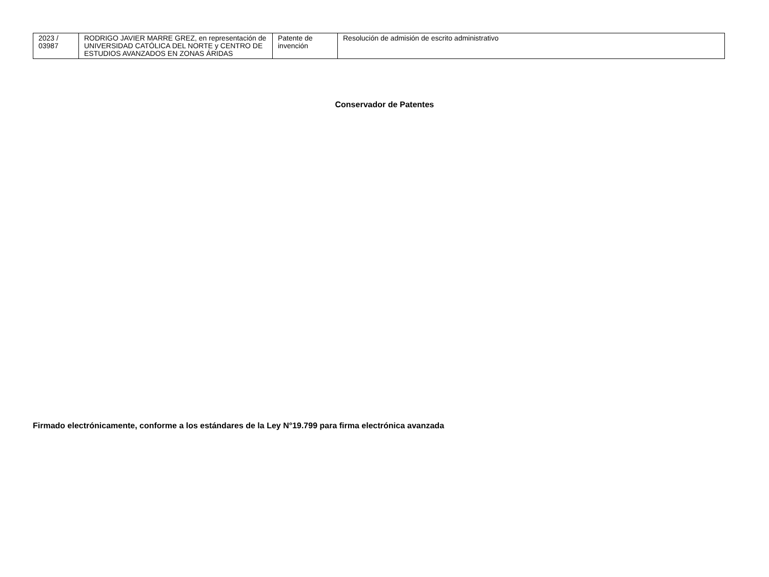| 2023 / 03987 | RODRIGO JAVIER MARRE GREZ, en representación de UNIVERSIDAD CATÓLICA DEL NORTE y CENTRO DE ESTUDIOS AVANZADOS EN ZONAS ÁRIDAS | Patente de invención | Resolución de admisión de escrito administrativo |
Conservador de Patentes
Firmado electrónicamente, conforme a los estándares de la Ley N°19.799 para firma electrónica avanzada